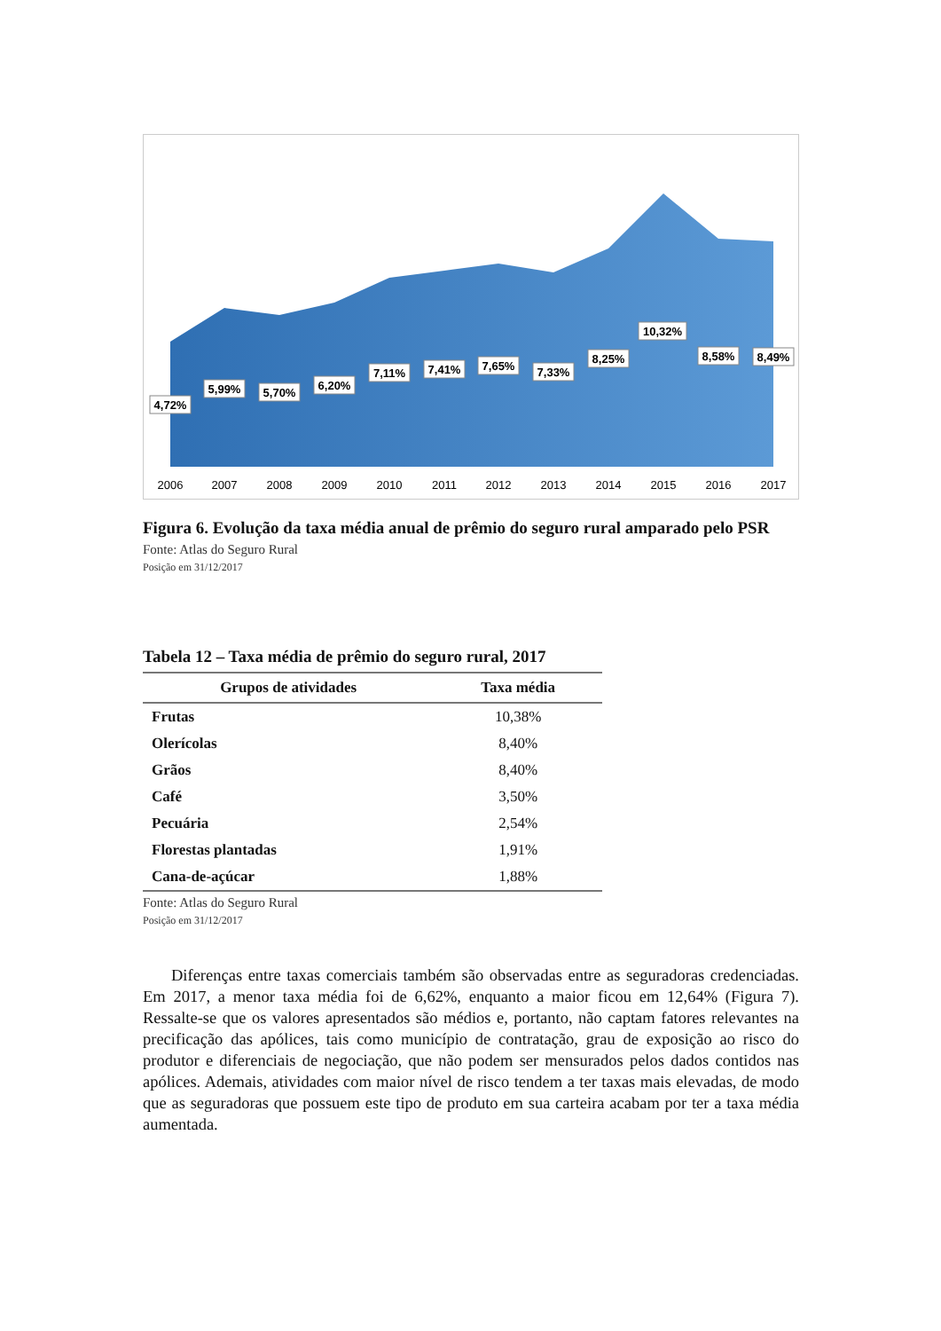4,72%
5,99%
5,70%
6,20%
7,11%
7,41%
7,65%
7,33%
8,25%
10,32%
8,58%
8,49%
2006
2007
2008
2009
2010
2011
2012
2013
2014
2015
2016
2017
Figura 6. Evolução da taxa média anual de prêmio do seguro rural amparado pelo PSR
Fonte: Atlas do Seguro Rural
Posição em 31/12/2017
Tabela 12 – Taxa média de prêmio do seguro rural, 2017
| Grupos de atividades | Taxa média |
| --- | --- |
| Frutas | 10,38% |
| Olerícolas | 8,40% |
| Grãos | 8,40% |
| Café | 3,50% |
| Pecuária | 2,54% |
| Florestas plantadas | 1,91% |
| Cana-de-açúcar | 1,88% |
Fonte: Atlas do Seguro Rural
Posição em 31/12/2017
Diferenças entre taxas comerciais também são observadas entre as seguradoras credenciadas. Em 2017, a menor taxa média foi de 6,62%, enquanto a maior ficou em 12,64% (Figura 7). Ressalte-se que os valores apresentados são médios e, portanto, não captam fatores relevantes na precificação das apólices, tais como município de contratação, grau de exposição ao risco do produtor e diferenciais de negociação, que não podem ser mensurados pelos dados contidos nas apólices. Ademais, atividades com maior nível de risco tendem a ter taxas mais elevadas, de modo que as seguradoras que possuem este tipo de produto em sua carteira acabam por ter a taxa média aumentada.